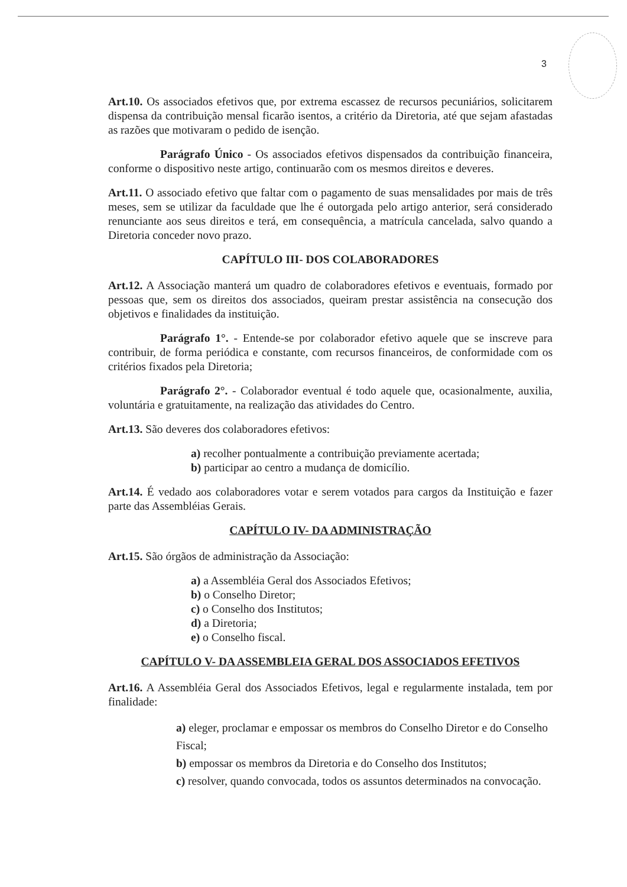3
Art.10. Os associados efetivos que, por extrema escassez de recursos pecuniários, solicitarem dispensa da contribuição mensal ficarão isentos, a critério da Diretoria, até que sejam afastadas as razões que motivaram o pedido de isenção.
Parágrafo Único - Os associados efetivos dispensados da contribuição financeira, conforme o dispositivo neste artigo, continuarão com os mesmos direitos e deveres.
Art.11. O associado efetivo que faltar com o pagamento de suas mensalidades por mais de três meses, sem se utilizar da faculdade que lhe é outorgada pelo artigo anterior, será considerado renunciante aos seus direitos e terá, em consequência, a matrícula cancelada, salvo quando a Diretoria conceder novo prazo.
CAPÍTULO III- DOS COLABORADORES
Art.12. A Associação manterá um quadro de colaboradores efetivos e eventuais, formado por pessoas que, sem os direitos dos associados, queiram prestar assistência na consecução dos objetivos e finalidades da instituição.
Parágrafo 1°. - Entende-se por colaborador efetivo aquele que se inscreve para contribuir, de forma periódica e constante, com recursos financeiros, de conformidade com os critérios fixados pela Diretoria;
Parágrafo 2°. - Colaborador eventual é todo aquele que, ocasionalmente, auxilia, voluntária e gratuitamente, na realização das atividades do Centro.
Art.13. São deveres dos colaboradores efetivos:
a) recolher pontualmente a contribuição previamente acertada;
b) participar ao centro a mudança de domicílio.
Art.14. É vedado aos colaboradores votar e serem votados para cargos da Instituição e fazer parte das Assembléias Gerais.
CAPÍTULO IV- DA ADMINISTRAÇÃO
Art.15. São órgãos de administração da Associação:
a) a Assembléia Geral dos Associados Efetivos;
b) o Conselho Diretor;
c) o Conselho dos Institutos;
d) a Diretoria;
e) o Conselho fiscal.
CAPÍTULO V- DA ASSEMBLEIA GERAL DOS ASSOCIADOS EFETIVOS
Art.16. A Assembléia Geral dos Associados Efetivos, legal e regularmente instalada, tem por finalidade:
a) eleger, proclamar e empossar os membros do Conselho Diretor e do Conselho Fiscal;
b) empossar os membros da Diretoria e do Conselho dos Institutos;
c) resolver, quando convocada, todos os assuntos determinados na convocação.